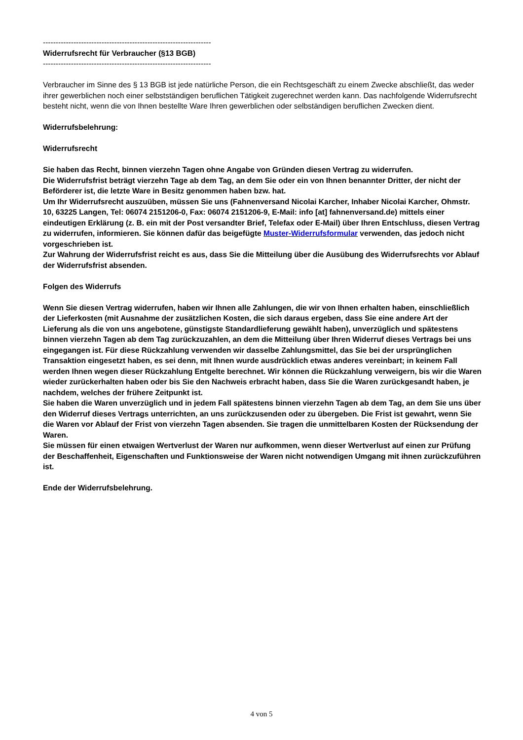------------------------------------------------------------------
Widerrufsrecht für Verbraucher (§13 BGB)
------------------------------------------------------------------
Verbraucher im Sinne des § 13 BGB ist jede natürliche Person, die ein Rechtsgeschäft zu einem Zwecke abschließt, das weder ihrer gewerblichen noch einer selbstständigen beruflichen Tätigkeit zugerechnet werden kann. Das nachfolgende Widerrufsrecht besteht nicht, wenn die von Ihnen bestellte Ware Ihren gewerblichen oder selbständigen beruflichen Zwecken dient.
Widerrufsbelehrung:
Widerrufsrecht
Sie haben das Recht, binnen vierzehn Tagen ohne Angabe von Gründen diesen Vertrag zu widerrufen.
Die Widerrufsfrist beträgt vierzehn Tage ab dem Tag, an dem Sie oder ein von Ihnen benannter Dritter, der nicht der Beförderer ist, die letzte Ware in Besitz genommen haben bzw. hat.
Um Ihr Widerrufsrecht auszuüben, müssen Sie uns (Fahnenversand Nicolai Karcher, Inhaber Nicolai Karcher, Ohmstr. 10, 63225 Langen, Tel: 06074 2151206-0, Fax: 06074 2151206-9, E-Mail: info [at] fahnenversand.de) mittels einer eindeutigen Erklärung (z. B. ein mit der Post versandter Brief, Telefax oder E-Mail) über Ihren Entschluss, diesen Vertrag zu widerrufen, informieren. Sie können dafür das beigefügte Muster-Widerrufsformular verwenden, das jedoch nicht vorgeschrieben ist.
Zur Wahrung der Widerrufsfrist reicht es aus, dass Sie die Mitteilung über die Ausübung des Widerrufsrechts vor Ablauf der Widerrufsfrist absenden.
Folgen des Widerrufs
Wenn Sie diesen Vertrag widerrufen, haben wir Ihnen alle Zahlungen, die wir von Ihnen erhalten haben, einschließlich der Lieferkosten (mit Ausnahme der zusätzlichen Kosten, die sich daraus ergeben, dass Sie eine andere Art der Lieferung als die von uns angebotene, günstigste Standardlieferung gewählt haben), unverzüglich und spätestens binnen vierzehn Tagen ab dem Tag zurückzuzahlen, an dem die Mitteilung über Ihren Widerruf dieses Vertrags bei uns eingegangen ist. Für diese Rückzahlung verwenden wir dasselbe Zahlungsmittel, das Sie bei der ursprünglichen Transaktion eingesetzt haben, es sei denn, mit Ihnen wurde ausdrücklich etwas anderes vereinbart; in keinem Fall werden Ihnen wegen dieser Rückzahlung Entgelte berechnet. Wir können die Rückzahlung verweigern, bis wir die Waren wieder zurückerhalten haben oder bis Sie den Nachweis erbracht haben, dass Sie die Waren zurückgesandt haben, je nachdem, welches der frühere Zeitpunkt ist.
Sie haben die Waren unverzüglich und in jedem Fall spätestens binnen vierzehn Tagen ab dem Tag, an dem Sie uns über den Widerruf dieses Vertrags unterrichten, an uns zurückzusenden oder zu übergeben. Die Frist ist gewahrt, wenn Sie die Waren vor Ablauf der Frist von vierzehn Tagen absenden. Sie tragen die unmittelbaren Kosten der Rücksendung der Waren.
Sie müssen für einen etwaigen Wertverlust der Waren nur aufkommen, wenn dieser Wertverlust auf einen zur Prüfung der Beschaffenheit, Eigenschaften und Funktionsweise der Waren nicht notwendigen Umgang mit ihnen zurückzuführen ist.
Ende der Widerrufsbelehrung.
4 von 5